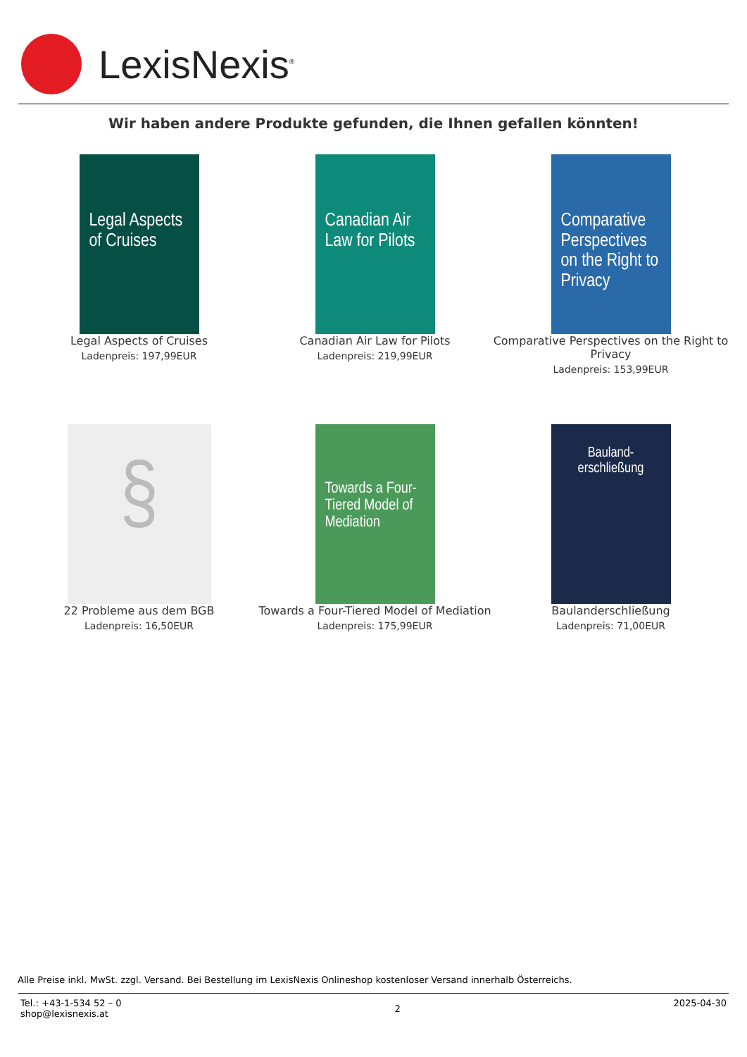LexisNexis<sup>®</sup>
Wir haben andere Produkte gefunden, die Ihnen gefallen könnten!
Legal Aspects of Cruises
Legal Aspects of Cruises
Ladenpreis: 197,99EUR
Canadian Air Law for Pilots
Canadian Air Law for Pilots
Ladenpreis: 219,99EUR
Comparative Perspectives on the Right to Privacy
Comparative Perspectives on the Right to Privacy
Ladenpreis: 153,99EUR
§
22 Probleme aus dem BGB
Ladenpreis: 16,50EUR
Towards a Four-Tiered Model of Mediation
Towards a Four-Tiered Model of Mediation
Ladenpreis: 175,99EUR
Bauland-erschließung
Baulanderschließung
Ladenpreis: 71,00EUR
Alle Preise inkl. MwSt. zzgl. Versand. Bei Bestellung im LexisNexis Onlineshop kostenloser Versand innerhalb Österreichs.
Tel.: +43-1-534 52 – 0
shop@lexisnexis.at
2
2025-04-30